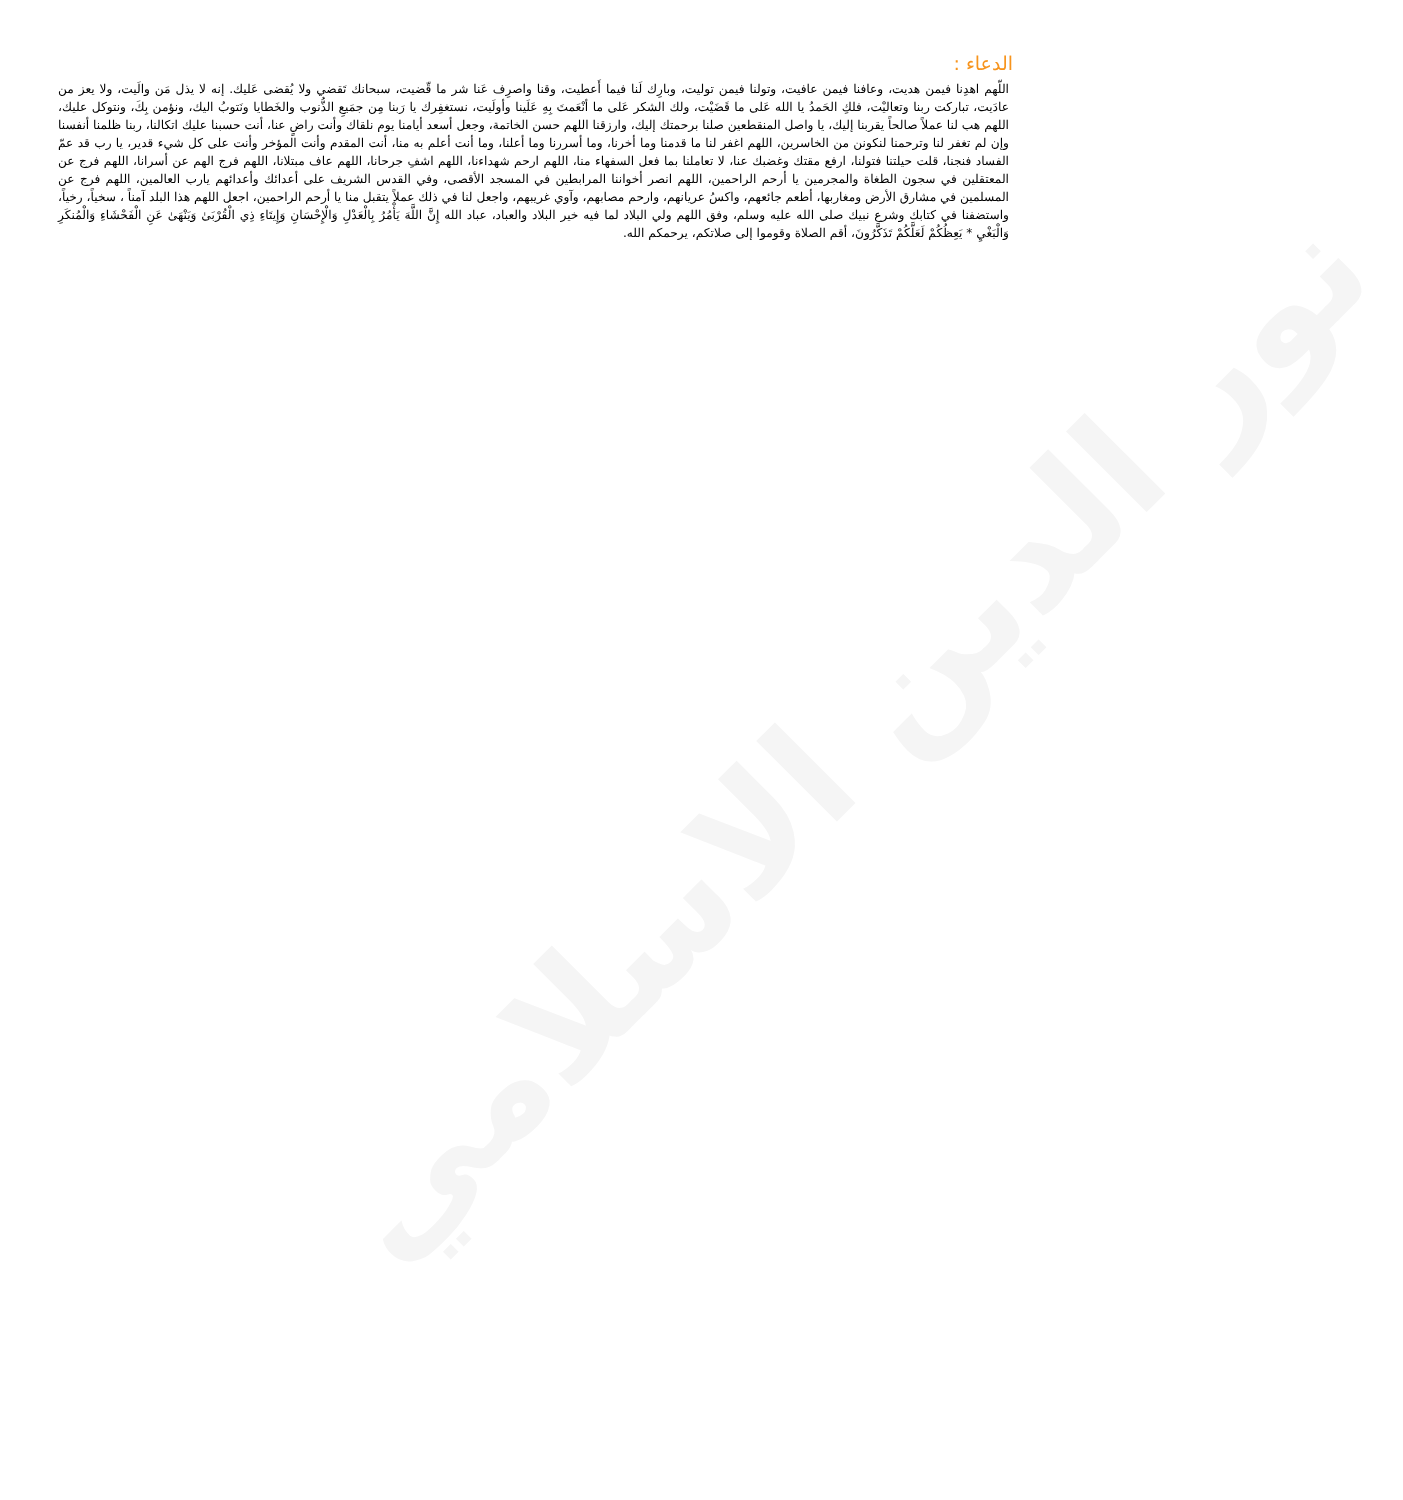نور الدين الاسلامي
الدعاء :
اللّهم اهدِنا فيمن هديت، وعافنا فيمن عافيت، وتولنا فيمن توليت، وبارِك لَنا فيما أَعطيت، وقنا واصرِف عَنا شر ما قّضيت، سبحانك تَقضي ولا يُقضى عَليك. إنه لا يذل مَن والَيت، ولا يعز من عادَيت، تباركت ربنا وتعاليْت، فلكِ الحَمدُ يا الله عَلى ما قَضَيْت، ولك الشكر عَلى ما أنْعَمتَ بِهِ عَلَينا وأولَيت، نستغفِرك يا رَبنا مِن جمَيعِ الذُّنوب والخَطايا ونَتوبُ اليك، ونؤمن بِكَ، ونتوكل عليك، اللهم هب لنا عملاً صالحاً يقربنا إليك، يا واصل المنقطعين صلنا برحمتك إليك، وارزقنا اللهم حسن الخاتمة، وجعل أسعد أيامنا يوم نلقاك وأنت راضٍ عنا، أنت حسبنا عليك اتكالنا، ربنا ظلمنا أنفسنا وإن لم تغفر لنا وترحمنا لنكونن من الخاسرين، اللهم اغفر لنا ما قدمنا وما أخرنا، وما أسررنا وما أعلنا، وما أنت أعلم به منا، أنت المقدم وأنت المؤخر وأنت على كل شيء قدير، يا رب قد عمّ الفساد فنجنا، قلت حيلتنا فتولنا، ارفع مقتك وغضبك عنا، لا تعاملنا بما فعل السفهاء منا، اللهم ارحم شهداءنا، اللهم اشفِ جرحانا، اللهم عاف مبتلانا، اللهم فرج الهم عن أسرانا، اللهم فرج عن المعتقلين في سجون الطغاة والمجرمين يا أرحم الراحمين، اللهم انصر أخواننا المرابطين في المسجد الأقصى، وفي القدس الشريف على أعدائك وأعدائهم يارب العالمين، اللهم فرج عن المسلمين في مشارق الأرض ومغاربها، أطعم جائعهم، واكسُ عريانهم، وارحم مصابهم، وآوي غريبهم، واجعل لنا في ذلك عملاً يتقبل منا يا أرحم الراحمين، اجعل اللهم هذا البلد آمناً ، سخياً، رخياً، واستضفنا في كتابك وشرع نبيك صلى الله عليه وسلم، وفق اللهم ولي البلاد لما فيه خير البلاد والعباد، عباد الله إِنَّ اللَّهَ يَأْمُرُ بِالْعَدْلِ وَالْإِحْسَانِ وَإِيتَاءِ ذِي الْقُرْبَىٰ وَيَنْهَىٰ عَنِ الْفَحْشَاءِ وَالْمُنكَرِ وَالْبَغْيِ * يَعِظُكُمْ لَعَلَّكُمْ تَذَكَّرُونَ، أقم الصلاة وقوموا إلى صلاتكم، يرحمكم الله.